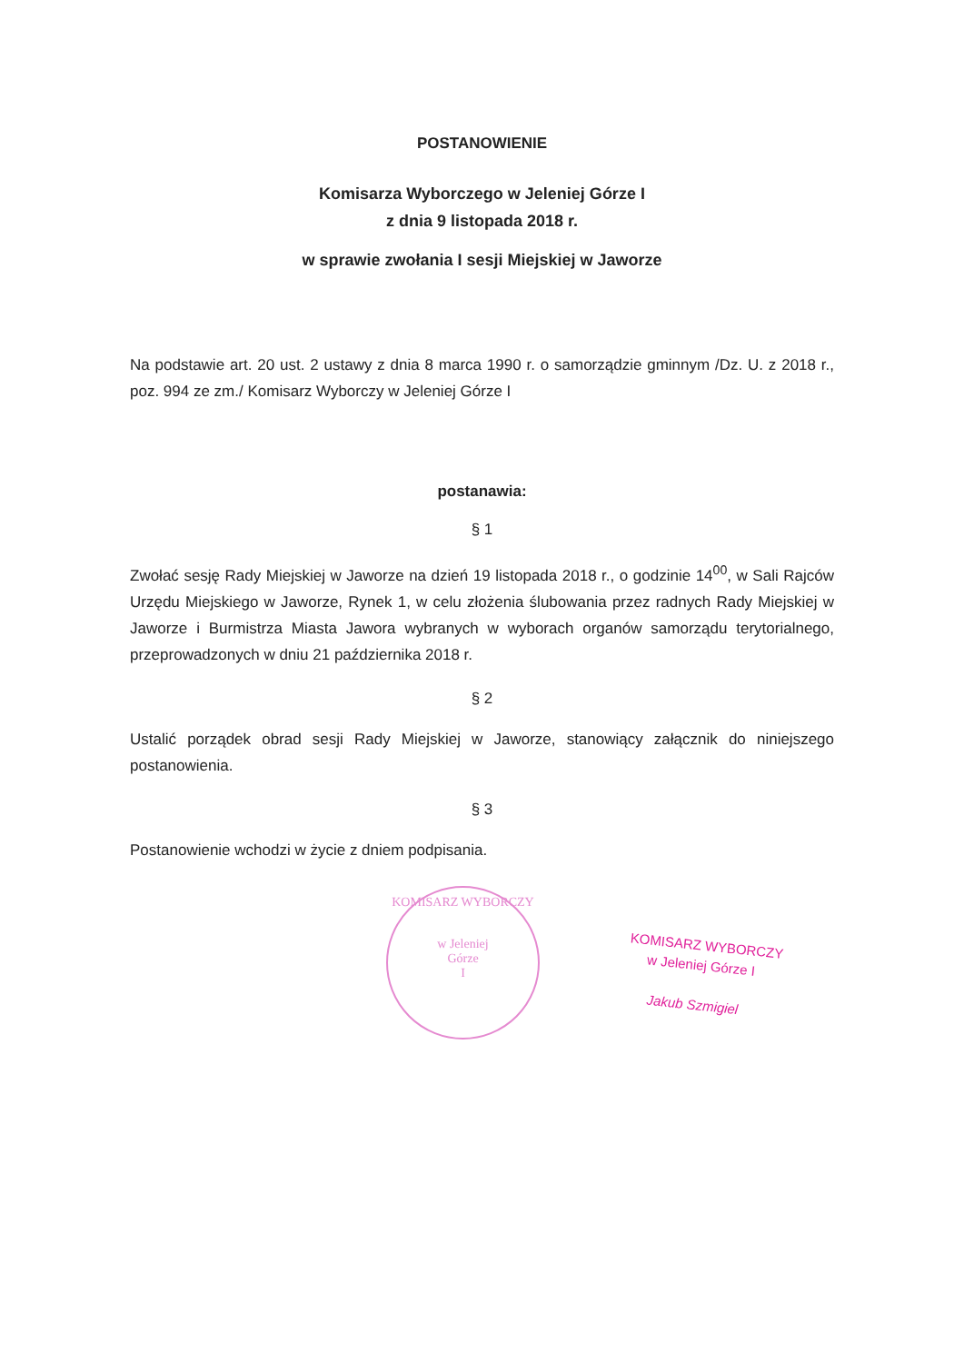POSTANOWIENIE
Komisarza Wyborczego w Jeleniej Górze I
z dnia 9 listopada 2018 r.
w sprawie zwołania I sesji Miejskiej w Jaworze
Na podstawie art. 20 ust. 2 ustawy z dnia 8 marca 1990 r. o samorządzie gminnym /Dz. U. z 2018 r., poz. 994 ze zm./ Komisarz Wyborczy w Jeleniej Górze I
postanawia:
§ 1
Zwołać sesję Rady Miejskiej w Jaworze na dzień 19 listopada 2018 r., o godzinie 14<sup>00</sup>, w Sali Rajców Urzędu Miejskiego w Jaworze, Rynek 1, w celu złożenia ślubowania przez radnych Rady Miejskiej w Jaworze i Burmistrza Miasta Jawora wybranych w wyborach organów samorządu terytorialnego, przeprowadzonych w dniu 21 października 2018 r.
§ 2
Ustalić porządek obrad sesji Rady Miejskiej w Jaworze, stanowiący załącznik do niniejszego postanowienia.
§ 3
Postanowienie wchodzi w życie z dniem podpisania.
KOMISARZ WYBORCZY
w Jeleniej
Górze
I
KOMISARZ WYBORCZY
w Jeleniej Górze I
Jakub Szmigiel